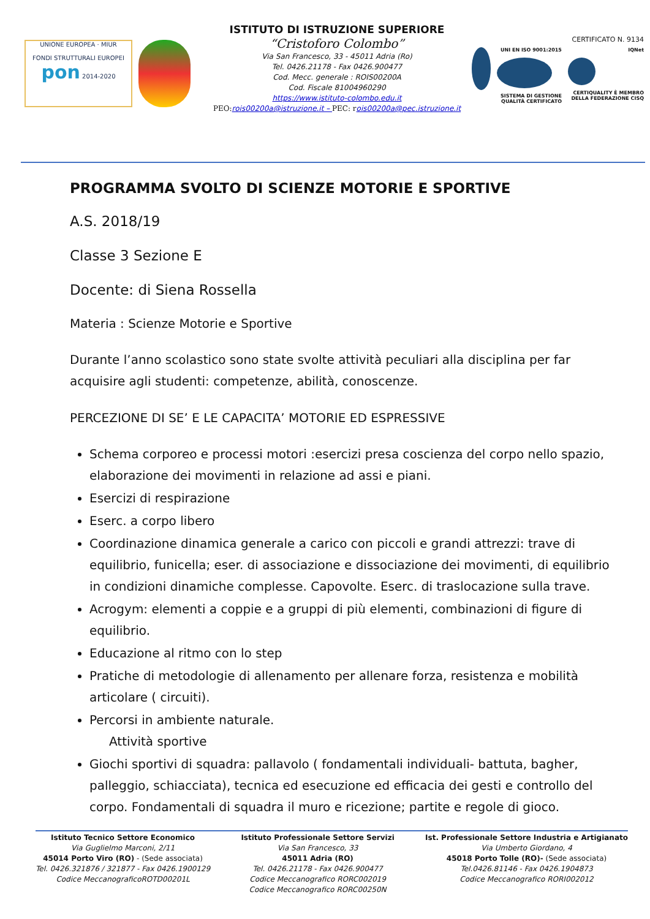UNIONE EUROPEA · MIUR
FONDI STRUTTURALI EUROPEI
pon 2014-2020
ISTITUTO DI ISTRUZIONE SUPERIORE
“Cristoforo Colombo”
Via San Francesco, 33 - 45011 Adria (Ro)
Tel. 0426.21178 - Fax 0426.900477
Cod. Mecc. generale : ROIS00200A
Cod. Fiscale 81004960290
https://www.istituto-colombo.edu.it
PEO: rois00200a@istruzione.it – PEC: r ois00200a@pec.istruzione.it
CERTIFICATO N. 9134
UNI EN ISO 9001:2015
SISTEMA DI GESTIONE QUALITÀ CERTIFICATO
IQNet
CERTIQUALITY È MEMBRO DELLA FEDERAZIONE CISQ
PROGRAMMA SVOLTO DI SCIENZE MOTORIE E SPORTIVE
A.S. 2018/19
Classe 3 Sezione E
Docente: di Siena Rossella
Materia : Scienze Motorie e Sportive
Durante l’anno scolastico sono state svolte attività peculiari alla disciplina per far acquisire agli studenti: competenze, abilità, conoscenze.
PERCEZIONE DI SE’ E LE CAPACITA’ MOTORIE ED ESPRESSIVE
Schema corporeo e processi motori :esercizi presa coscienza del corpo nello spazio, elaborazione dei movimenti in relazione ad assi e piani.
Esercizi di respirazione
Eserc. a corpo libero
Coordinazione dinamica generale a carico con piccoli e grandi attrezzi: trave di equilibrio, funicella; eser. di associazione e dissociazione dei movimenti, di equilibrio in condizioni dinamiche complesse. Capovolte. Eserc. di traslocazione sulla trave.
Acrogym: elementi a coppie e a gruppi di più elementi, combinazioni di figure di equilibrio.
Educazione al ritmo con lo step
Pratiche di metodologie di allenamento per allenare forza, resistenza e mobilità articolare ( circuiti).
Percorsi in ambiente naturale.
Attività sportive
Giochi sportivi di squadra: pallavolo ( fondamentali individuali- battuta, bagher, palleggio, schiacciata), tecnica ed esecuzione ed efficacia dei gesti e controllo del corpo. Fondamentali di squadra il muro e ricezione; partite e regole di gioco.
Istituto Tecnico Settore Economico
Via Guglielmo Marconi, 2/11
45014 Porto Viro (RO) - (Sede associata)
Tel. 0426.321876 / 321877 - Fax 0426.1900129
Codice MeccanograficoROTD00201L
Istituto Professionale Settore Servizi
Via San Francesco, 33
45011 Adria (RO)
Tel. 0426.21178 - Fax 0426.900477
Codice Meccanografico RORC002019
Codice Meccanografico RORC00250N
Ist. Professionale Settore Industria e Artigianato
Via Umberto Giordano, 4
45018 Porto Tolle (RO)- (Sede associata)
Tel.0426.81146 - Fax 0426.1904873
Codice Meccanografico RORI002012